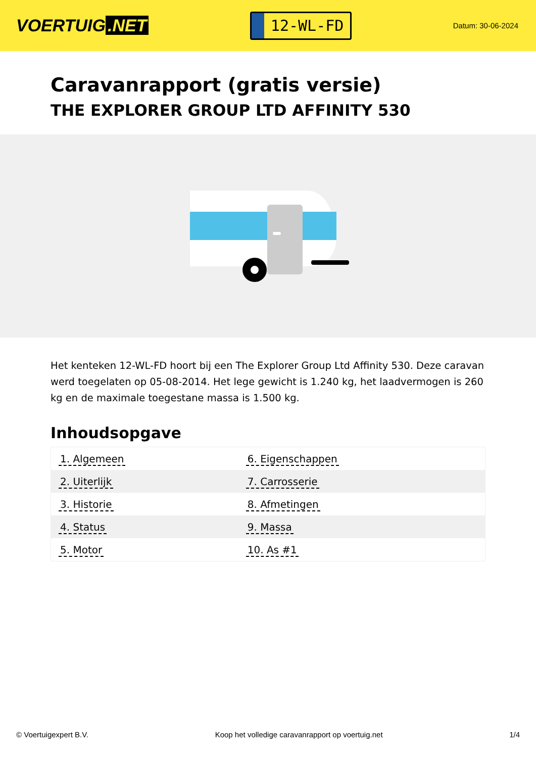VOERTUIG.NET
12-WL-FD
Datum: 30-06-2024
Caravanrapport (gratis versie)
THE EXPLORER GROUP LTD AFFINITY 530
Het kenteken 12-WL-FD hoort bij een The Explorer Group Ltd Affinity 530. Deze caravan werd toegelaten op 05-08-2014. Het lege gewicht is 1.240 kg, het laadvermogen is 260 kg en de maximale toegestane massa is 1.500 kg.
Inhoudsopgave
| 1. Algemeen | 6. Eigenschappen |
| 2. Uiterlijk | 7. Carrosserie |
| 3. Historie | 8. Afmetingen |
| 4. Status | 9. Massa |
| 5. Motor | 10. As #1 |
© Voertuigexpert B.V. Koop het volledige caravanrapport op voertuig.net 1/4